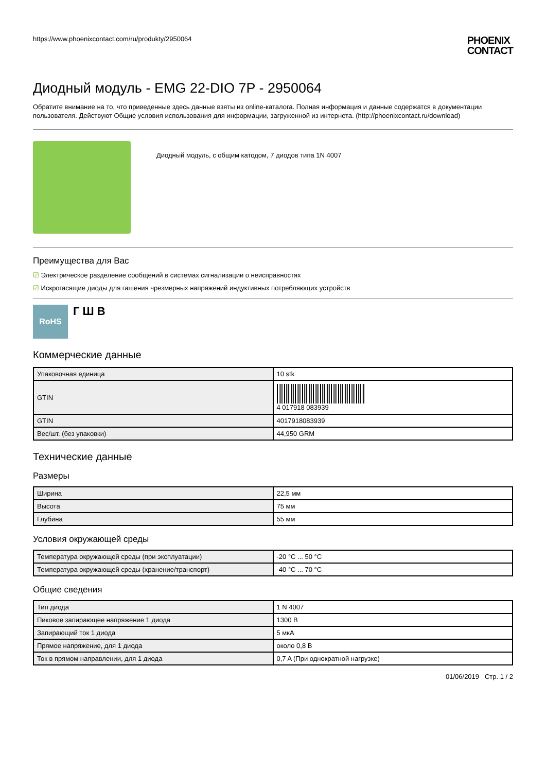https://www.phoenixcontact.com/ru/produkty/2950064
PHOENIX
CONTACT
Диодный модуль - EMG 22-DIO 7P - 2950064
Обратите внимание на то, что приведенные здесь данные взяты из online-каталога. Полная информация и данные содержатся в документации пользователя. Действуют Общие условия использования для информации, загруженной из интернета. (http://phoenixcontact.ru/download)
Диодный модуль, с общим катодом, 7 диодов типа 1N 4007
Преимущества для Вас
☑ Электрическое разделение сообщений в системах сигнализации о неисправностях
☑ Искрогасящие диоды для гашения чрезмерных напряжений индуктивных потребляющих устройств
RoHS
Г Ш В
Коммерческие данные
| Упаковочная единица | 10 stk |
| GTIN | 4 017918 083939 |
| GTIN | 4017918083939 |
| Вес/шт. (без упаковки) | 44,950 GRM |
Технические данные
Размеры
| Ширина | 22,5 мм |
| Высота | 75 мм |
| Глубина | 55 мм |
Условия окружающей среды
| Температура окружающей среды (при эксплуатации) | -20 °C ... 50 °C |
| Температура окружающей среды (хранение/транспорт) | -40 °C ... 70 °C |
Общие сведения
| Тип диода | 1 N 4007 |
| Пиковое запирающее напряжение 1 диода | 1300 В |
| Запирающий ток 1 диода | 5 мкА |
| Прямое напряжение, для 1 диода | около 0,8 В |
| Ток в прямом направлении, для 1 диода | 0,7 A (При однократной нагрузке) |
01/06/2019 Стр. 1 / 2